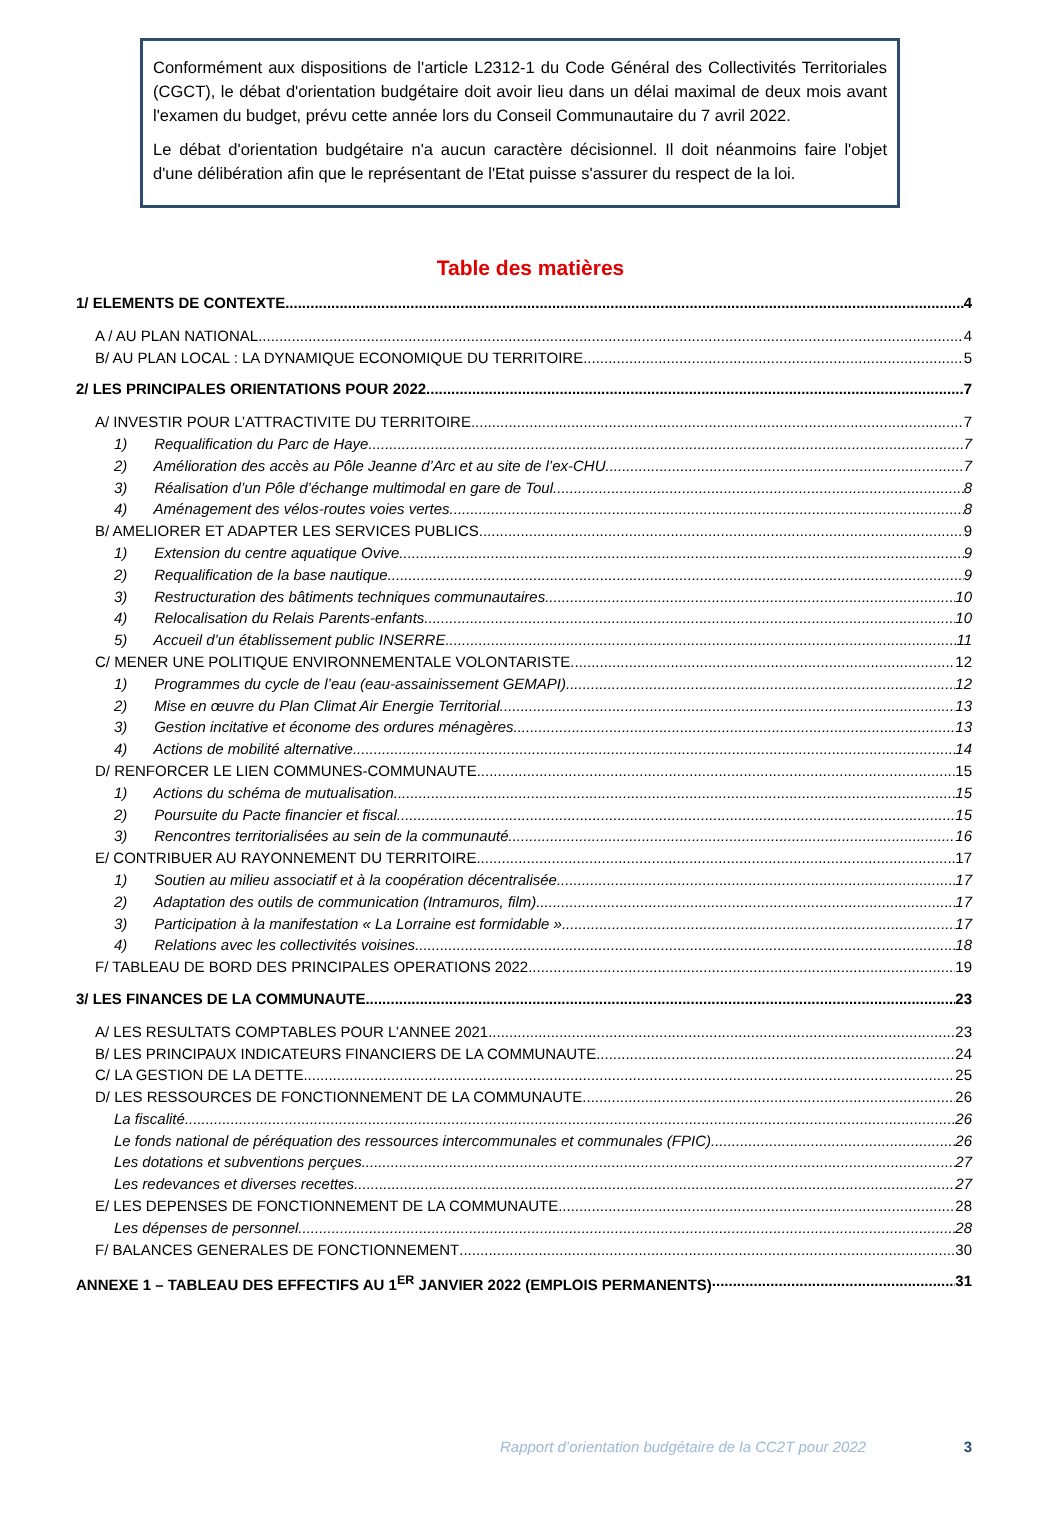Conformément aux dispositions de l'article L2312-1 du Code Général des Collectivités Territoriales (CGCT), le débat d'orientation budgétaire doit avoir lieu dans un délai maximal de deux mois avant l'examen du budget, prévu cette année lors du Conseil Communautaire du 7 avril 2022.
Le débat d'orientation budgétaire n'a aucun caractère décisionnel. Il doit néanmoins faire l'objet d'une délibération afin que le représentant de l'Etat puisse s'assurer du respect de la loi.
Table des matières
1/ ELEMENTS DE CONTEXTE 4
A / AU PLAN NATIONAL 4
B/ AU PLAN LOCAL : LA DYNAMIQUE ECONOMIQUE DU TERRITOIRE 5
2/ LES PRINCIPALES ORIENTATIONS POUR 2022 7
A/ INVESTIR POUR L’ATTRACTIVITE DU TERRITOIRE 7
1) Requalification du Parc de Haye 7
2) Amélioration des accès au Pôle Jeanne d’Arc et au site de l’ex-CHU 7
3) Réalisation d’un Pôle d’échange multimodal en gare de Toul 8
4) Aménagement des vélos-routes voies vertes 8
B/ AMELIORER ET ADAPTER LES SERVICES PUBLICS 9
1) Extension du centre aquatique Ovive 9
2) Requalification de la base nautique 9
3) Restructuration des bâtiments techniques communautaires 10
4) Relocalisation du Relais Parents-enfants 10
5) Accueil d’un établissement public INSERRE 11
C/ MENER UNE POLITIQUE ENVIRONNEMENTALE VOLONTARISTE 12
1) Programmes du cycle de l’eau (eau-assainissement GEMAPI) 12
2) Mise en œuvre du Plan Climat Air Energie Territorial 13
3) Gestion incitative et économe des ordures ménagères 13
4) Actions de mobilité alternative 14
D/ RENFORCER LE LIEN COMMUNES-COMMUNAUTE 15
1) Actions du schéma de mutualisation 15
2) Poursuite du Pacte financier et fiscal 15
3) Rencontres territorialisées au sein de la communauté 16
E/ CONTRIBUER AU RAYONNEMENT DU TERRITOIRE 17
1) Soutien au milieu associatif et à la coopération décentralisée 17
2) Adaptation des outils de communication (Intramuros, film) 17
3) Participation à la manifestation « La Lorraine est formidable » 17
4) Relations avec les collectivités voisines 18
F/ TABLEAU DE BORD DES PRINCIPALES OPERATIONS 2022 19
3/ LES FINANCES DE LA COMMUNAUTE 23
A/ LES RESULTATS COMPTABLES POUR L’ANNEE 2021 23
B/ LES PRINCIPAUX INDICATEURS FINANCIERS DE LA COMMUNAUTE 24
C/ LA GESTION DE LA DETTE 25
D/ LES RESSOURCES DE FONCTIONNEMENT DE LA COMMUNAUTE 26
La fiscalité 26
Le fonds national de péréquation des ressources intercommunales et communales (FPIC) 26
Les dotations et subventions perçues 27
Les redevances et diverses recettes 27
E/ LES DEPENSES DE FONCTIONNEMENT DE LA COMMUNAUTE 28
Les dépenses de personnel 28
F/ BALANCES GENERALES DE FONCTIONNEMENT 30
ANNEXE 1 – TABLEAU DES EFFECTIFS AU 1<sup>ER</sup> JANVIER 2022 (EMPLOIS PERMANENTS) 31
Rapport d’orientation budgétaire de la CC2T pour 2022 3